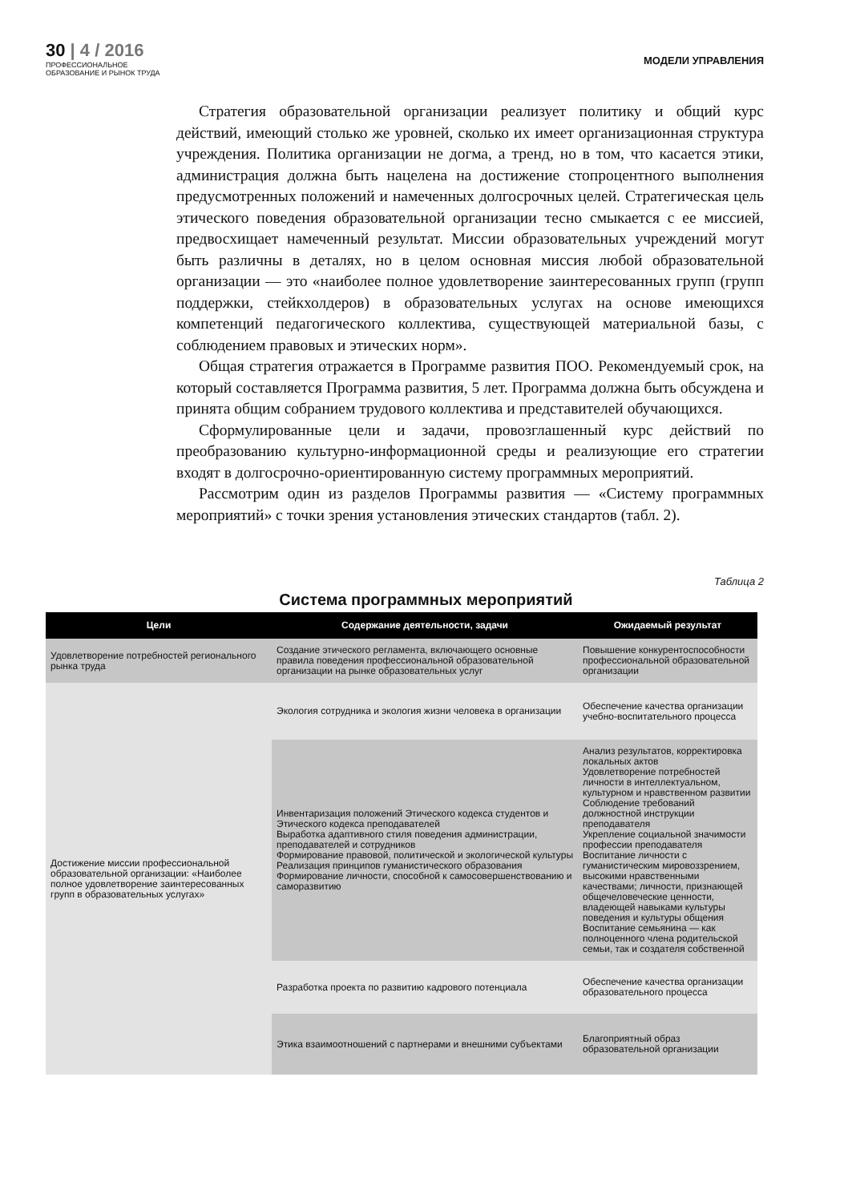30 | 4 / 2016
ПРОФЕССИОНАЛЬНОЕ
ОБРАЗОВАНИЕ И РЫНОК ТРУДА
МОДЕЛИ УПРАВЛЕНИЯ
Стратегия образовательной организации реализует политику и общий курс действий, имеющий столько же уровней, сколько их имеет организационная структура учреждения. Политика организации не догма, а тренд, но в том, что касается этики, администрация должна быть нацелена на достижение стопроцентного выполнения предусмотренных положений и намеченных долгосрочных целей. Стратегическая цель этического поведения образовательной организации тесно смыкается с ее миссией, предвосхищает намеченный результат. Миссии образовательных учреждений могут быть различны в деталях, но в целом основная миссия любой образовательной организации — это «наиболее полное удовлетворение заинтересованных групп (групп поддержки, стейкхолдеров) в образовательных услугах на основе имеющихся компетенций педагогического коллектива, существующей материальной базы, с соблюдением правовых и этических норм».
Общая стратегия отражается в Программе развития ПОО. Рекомендуемый срок, на который составляется Программа развития, 5 лет. Программа должна быть обсуждена и принята общим собранием трудового коллектива и представителей обучающихся.
Сформулированные цели и задачи, провозглашенный курс действий по преобразованию культурно-информационной среды и реализующие его стратегии входят в долгосрочно-ориентированную систему программных мероприятий.
Рассмотрим один из разделов Программы развития — «Систему программных мероприятий» с точки зрения установления этических стандартов (табл. 2).
Таблица 2
Система программных мероприятий
| Цели | Содержание деятельности, задачи | Ожидаемый результат |
| --- | --- | --- |
| Удовлетворение потребностей регионального рынка труда | Создание этического регламента, включающего основные правила поведения профессиональной образовательной организации на рынке образовательных услуг | Повышение конкурентоспособности профессиональной образовательной организации |
| Достижение миссии профессиональной образовательной организации: «Наиболее полное удовлетворение заинтересованных групп в образовательных услугах» | Экология сотрудника и экология жизни человека в организации | Обеспечение качества организации учебно-воспитательного процесса |
| | Инвентаризация положений Этического кодекса студентов и Этического кодекса преподавателей Выработка адаптивного стиля поведения администрации, преподавателей и сотрудников Формирование правовой, политической и экологической культуры Реализация принципов гуманистического образования Формирование личности, способной к самосовершенствованию и саморазвитию | Анализ результатов, корректировка локальных актов Удовлетворение потребностей личности в интеллектуальном, культурном и нравственном развитии Соблюдение требований должностной инструкции преподавателя Укрепление социальной значимости профессии преподавателя Воспитание личности с гуманистическим мировоззрением, высокими нравственными качествами; личности, признающей общечеловеческие ценности, владеющей навыками культуры поведения и культуры общения Воспитание семьянина — как полноценного члена родительской семьи, так и создателя собственной |
| | Разработка проекта по развитию кадрового потенциала | Обеспечение качества организации образовательного процесса |
| | Этика взаимоотношений с партнерами и внешними субъектами | Благоприятный образ образовательной организации |